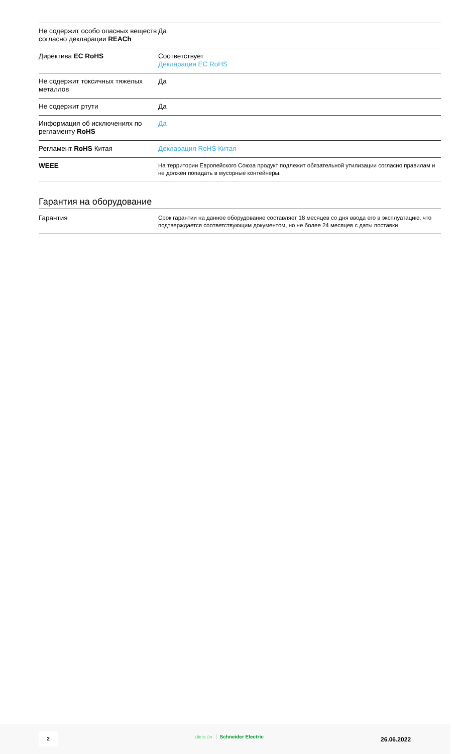| Не содержит особо опасных веществ согласно декларации REACh | Да |
| Директива ЕС RoHS | Соответствует Декларация ЕС RoHS |
| Не содержит токсичных тяжелых металлов | Да |
| Не содержит ртути | Да |
| Информация об исключениях по регламенту RoHS | Да |
| Регламент RoHS Китая | Декларация RoHS Китая |
| WEEE | На территории Европейского Союза продукт подлежит обязательной утилизации согласно правилам и не должен попадать в мусорные контейнеры. |
Гарантия на оборудование
| Гарантия | Срок гарантии на данное оборудование составляет 18 месяцев со дня ввода его в эксплуатацию, что подтверждается соответствующим документом, но не более 24 месяцев с даты поставки |
2 Life Is On Schneider Electric 26.06.2022